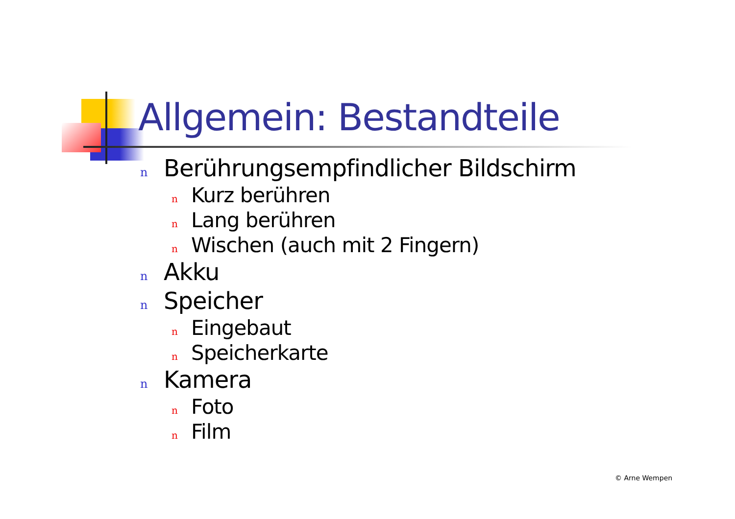Allgemein: Bestandteile
n Berührungsempfindlicher Bildschirm
n Kurz berühren
n Lang berühren
n Wischen (auch mit 2 Fingern)
n Akku
n Speicher
n Eingebaut
n Speicherkarte
n Kamera
n Foto
n Film
© Arne Wempen